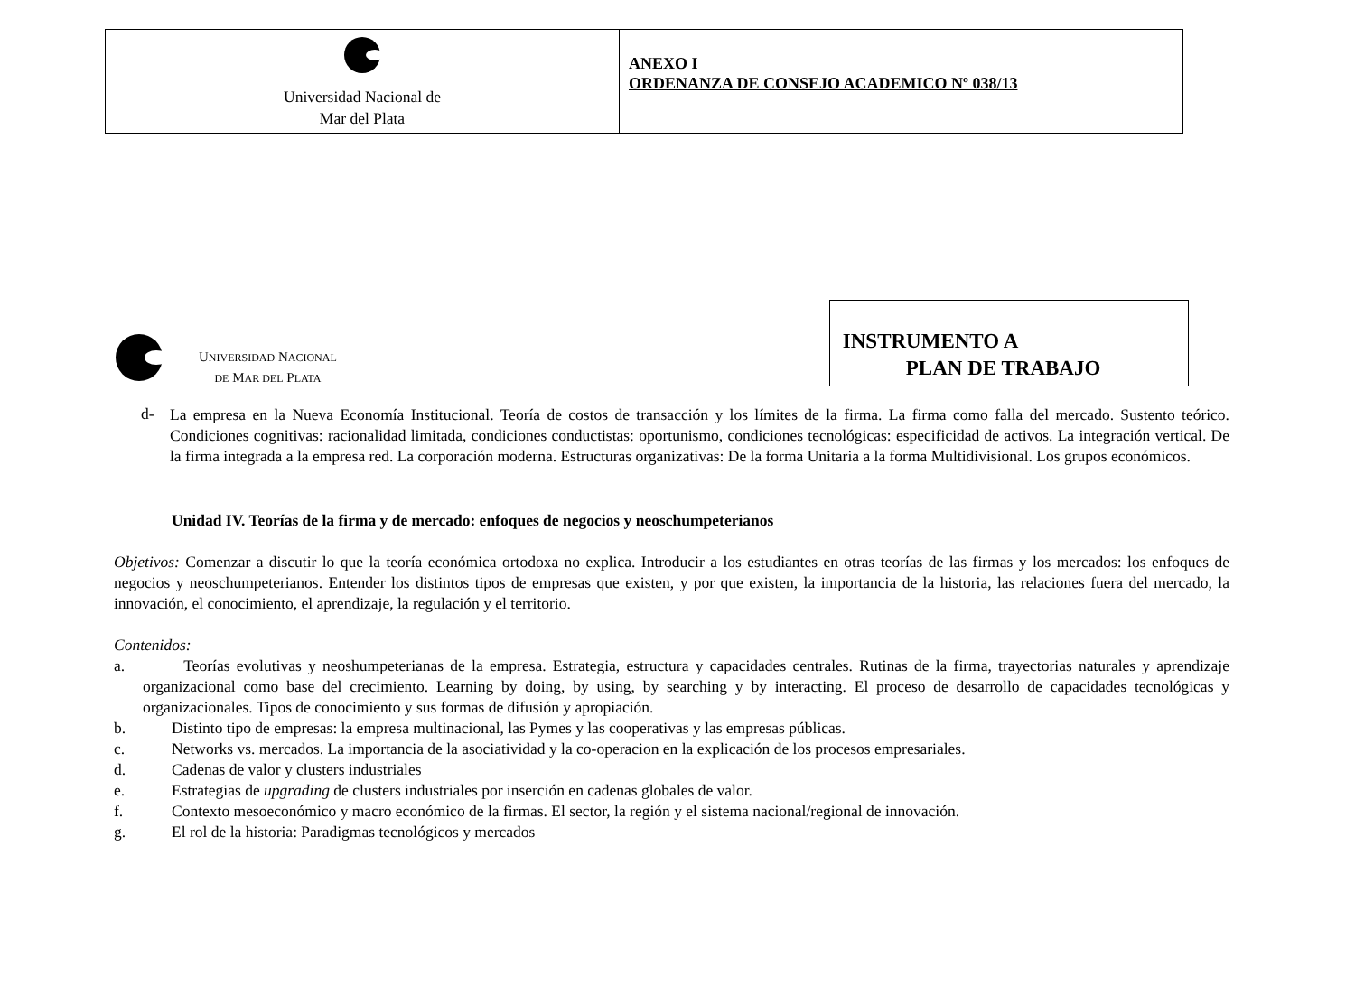Universidad Nacional de
Mar del Plata
ANEXO I
ORDENANZA DE CONSEJO ACADEMICO Nº 038/13
UNIVERSIDAD NACIONAL
DE MAR DEL PLATA
INSTRUMENTO A
PLAN DE TRABAJO
d-
La empresa en la Nueva Economía Institucional. Teoría de costos de transacción y los límites de la firma. La firma como falla del mercado. Sustento teórico. Condiciones cognitivas: racionalidad limitada, condiciones conductistas: oportunismo, condiciones tecnológicas: especificidad de activos. La integración vertical. De la firma integrada a la empresa red. La corporación moderna. Estructuras organizativas: De la forma Unitaria a la forma Multidivisional. Los grupos económicos.
Unidad IV. Teorías de la firma y de mercado: enfoques de negocios y neoschumpeterianos
Objetivos: Comenzar a discutir lo que la teoría económica ortodoxa no explica. Introducir a los estudiantes en otras teorías de las firmas y los mercados: los enfoques de negocios y neoschumpeterianos. Entender los distintos tipos de empresas que existen, y por que existen, la importancia de la historia, las relaciones fuera del mercado, la innovación, el conocimiento, el aprendizaje, la regulación y el territorio.
Contenidos:
a. Teorías evolutivas y neoshumpeterianas de la empresa. Estrategia, estructura y capacidades centrales. Rutinas de la firma, trayectorias naturales y aprendizaje organizacional como base del crecimiento. Learning by doing, by using, by searching y by interacting. El proceso de desarrollo de capacidades tecnológicas y organizacionales. Tipos de conocimiento y sus formas de difusión y apropiación.
b. Distinto tipo de empresas: la empresa multinacional, las Pymes y las cooperativas y las empresas públicas.
c. Networks vs. mercados. La importancia de la asociatividad y la co-operacion en la explicación de los procesos empresariales.
d. Cadenas de valor y clusters industriales
e. Estrategias de upgrading de clusters industriales por inserción en cadenas globales de valor.
f. Contexto mesoeconómico y macro económico de la firmas. El sector, la región y el sistema nacional/regional de innovación.
g. El rol de la historia: Paradigmas tecnológicos y mercados